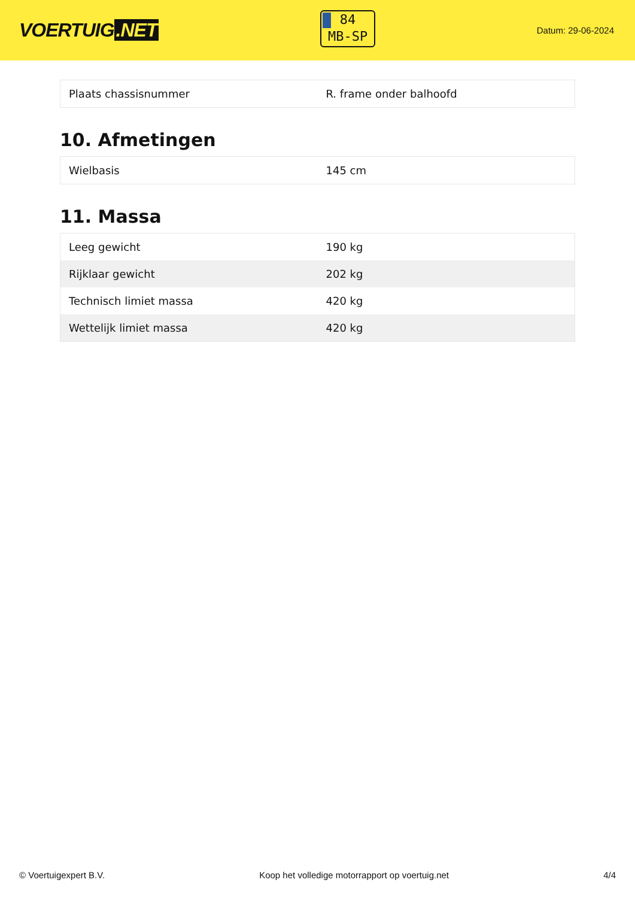VOERTUIG.NET
84
MB-SP
Datum: 29-06-2024
| Plaats chassisnummer | R. frame onder balhoofd |
10. Afmetingen
| Wielbasis | 145 cm |
11. Massa
| Leeg gewicht | 190 kg |
| Rijklaar gewicht | 202 kg |
| Technisch limiet massa | 420 kg |
| Wettelijk limiet massa | 420 kg |
© Voertuigexpert B.V. Koop het volledige motorrapport op voertuig.net 4/4